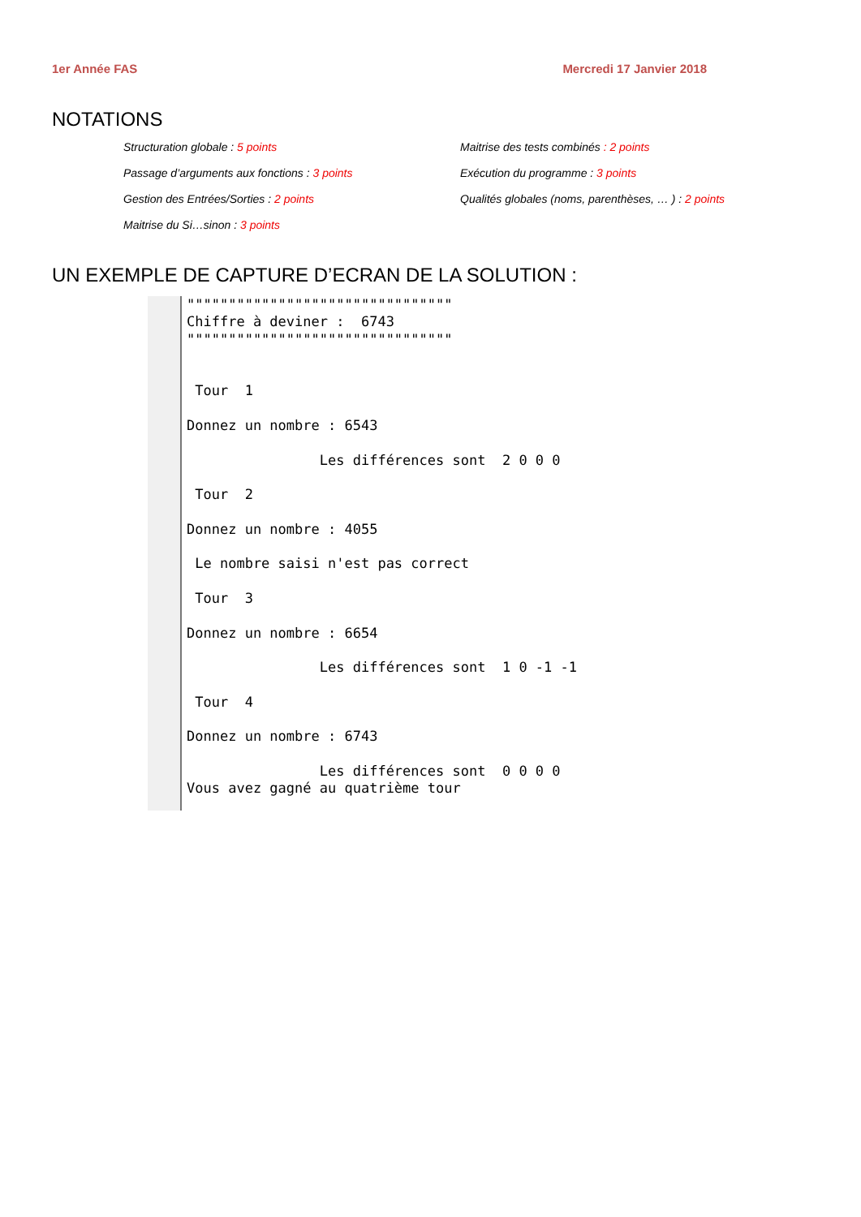1er Année FAS Mercredi 17 Janvier 2018
NOTATIONS
Structuration globale : 5 points
Maitrise des tests combinés : 2 points
Passage d’arguments aux fonctions : 3 points
Exécution du programme : 3 points
Gestion des Entrées/Sorties : 2 points
Qualités globales (noms, parenthèses, … ) : 2 points
Maitrise du Si…sinon : 3 points
UN EXEMPLE DE CAPTURE D’ECRAN DE LA SOLUTION :
""""""""""""""""""""""""""""""""
Chiffre à deviner :  6743
""""""""""""""""""""""""""""""""


 Tour  1

Donnez un nombre : 6543

                Les différences sont  2 0 0 0

 Tour  2

Donnez un nombre : 4055

 Le nombre saisi n'est pas correct

 Tour  3

Donnez un nombre : 6654

                Les différences sont  1 0 -1 -1

 Tour  4

Donnez un nombre : 6743

                Les différences sont  0 0 0 0
Vous avez gagné au quatrième tour